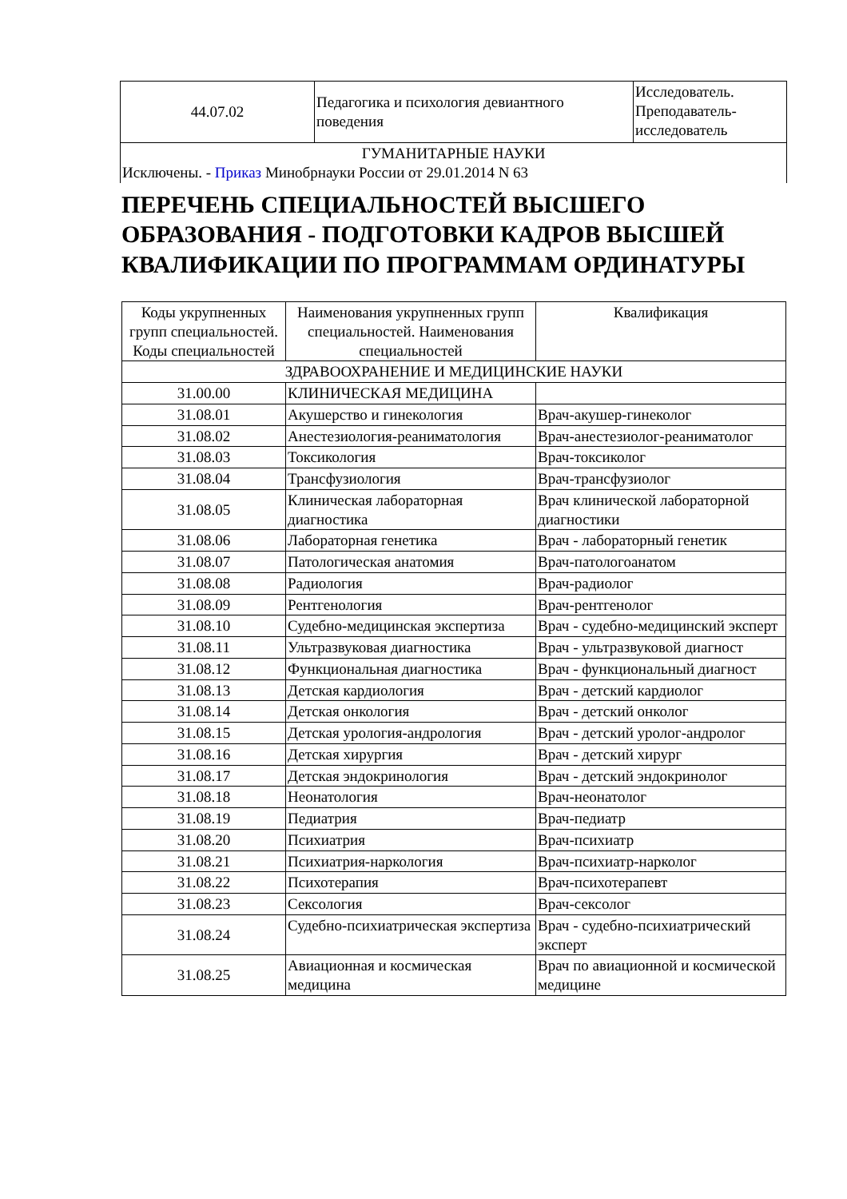| 44.07.02 | Педагогика и психология девиантного поведения | Исследователь. Преподаватель-исследователь |
| ГУМАНИТАРНЫЕ НАУКИ Исключены. - Приказ Минобрнауки России от 29.01.2014 N 63 | | |
ПЕРЕЧЕНЬ СПЕЦИАЛЬНОСТЕЙ ВЫСШЕГО ОБРАЗОВАНИЯ - ПОДГОТОВКИ КАДРОВ ВЫСШЕЙ КВАЛИФИКАЦИИ ПО ПРОГРАММАМ ОРДИНАТУРЫ
| Коды укрупненных групп специальностей. Коды специальностей | Наименования укрупненных групп специальностей. Наименования специальностей | Квалификация |
| --- | --- | --- |
| ЗДРАВООХРАНЕНИЕ И МЕДИЦИНСКИЕ НАУКИ | | |
| 31.00.00 | КЛИНИЧЕСКАЯ МЕДИЦИНА | |
| 31.08.01 | Акушерство и гинекология | Врач-акушер-гинеколог |
| 31.08.02 | Анестезиология-реаниматология | Врач-анестезиолог-реаниматолог |
| 31.08.03 | Токсикология | Врач-токсиколог |
| 31.08.04 | Трансфузиология | Врач-трансфузиолог |
| 31.08.05 | Клиническая лабораторная диагностика | Врач клинической лабораторной диагностики |
| 31.08.06 | Лабораторная генетика | Врач - лабораторный генетик |
| 31.08.07 | Патологическая анатомия | Врач-патологоанатом |
| 31.08.08 | Радиология | Врач-радиолог |
| 31.08.09 | Рентгенология | Врач-рентгенолог |
| 31.08.10 | Судебно-медицинская экспертиза | Врач - судебно-медицинский эксперт |
| 31.08.11 | Ультразвуковая диагностика | Врач - ультразвуковой диагност |
| 31.08.12 | Функциональная диагностика | Врач - функциональный диагност |
| 31.08.13 | Детская кардиология | Врач - детский кардиолог |
| 31.08.14 | Детская онкология | Врач - детский онколог |
| 31.08.15 | Детская урология-андрология | Врач - детский уролог-андролог |
| 31.08.16 | Детская хирургия | Врач - детский хирург |
| 31.08.17 | Детская эндокринология | Врач - детский эндокринолог |
| 31.08.18 | Неонатология | Врач-неонатолог |
| 31.08.19 | Педиатрия | Врач-педиатр |
| 31.08.20 | Психиатрия | Врач-психиатр |
| 31.08.21 | Психиатрия-наркология | Врач-психиатр-нарколог |
| 31.08.22 | Психотерапия | Врач-психотерапевт |
| 31.08.23 | Сексология | Врач-сексолог |
| 31.08.24 | Судебно-психиатрическая экспертиза | Врач - судебно-психиатрический эксперт |
| 31.08.25 | Авиационная и космическая медицина | Врач по авиационной и космической медицине |